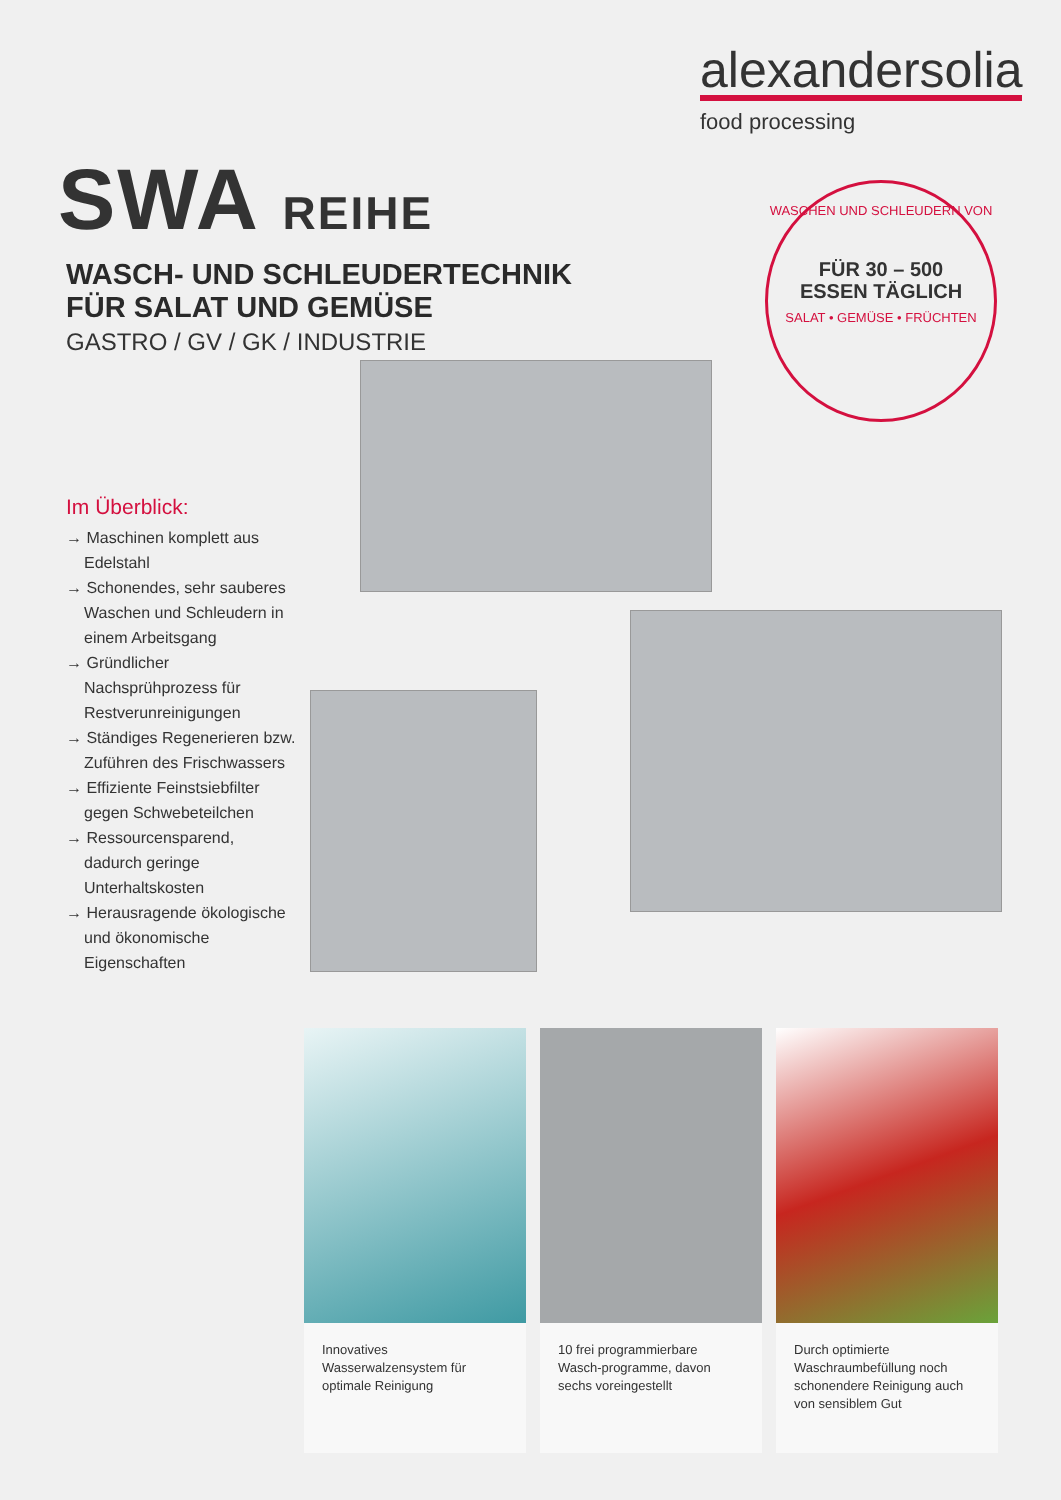alexandersolia
food processing
SWA REIHE
WASCH- UND SCHLEUDERTECHNIK
FÜR SALAT UND GEMÜSE
GASTRO / GV / GK / INDUSTRIE
WASCHEN UND SCHLEUDERN VON
FÜR 30 – 500
ESSEN TÄGLICH
SALAT • GEMÜSE • FRÜCHTEN
Im Überblick:
→ Maschinen komplett aus Edelstahl
→ Schonendes, sehr sauberes Waschen und Schleudern in einem Arbeitsgang
→ Gründlicher Nachsprühprozess für Restverunreinigungen
→ Ständiges Regenerieren bzw. Zuführen des Frischwassers
→ Effiziente Feinstsiebfilter gegen Schwebeteilchen
→ Ressourcensparend, dadurch geringe Unterhaltskosten
→ Herausragende ökologische und ökonomische Eigenschaften
Innovatives Wasserwalzensystem für optimale Reinigung
10 frei programmierbare Wasch-programme, davon sechs voreingestellt
Durch optimierte Waschraumbefüllung noch schonendere Reinigung auch von sensiblem Gut